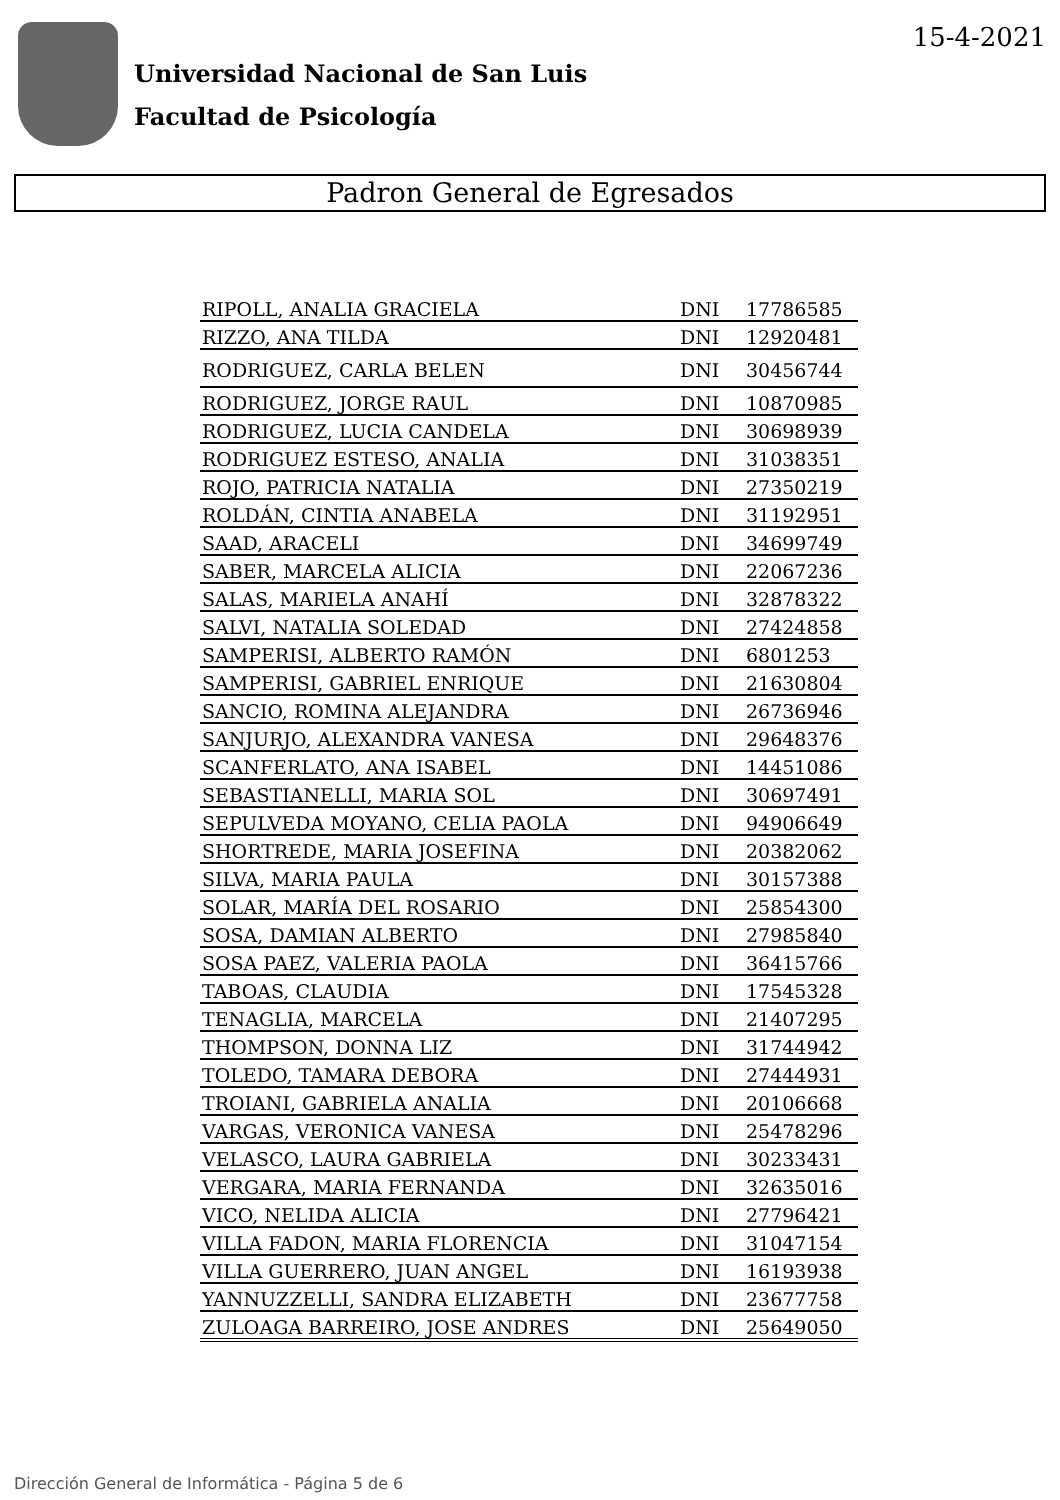Universidad Nacional de San Luis
Facultad de Psicología
15-4-2021
Padron General de Egresados
| RIPOLL, ANALIA GRACIELA | DNI | 17786585 |
| RIZZO, ANA TILDA | DNI | 12920481 |
| RODRIGUEZ, CARLA BELEN | DNI | 30456744 |
| RODRIGUEZ, JORGE RAUL | DNI | 10870985 |
| RODRIGUEZ, LUCIA CANDELA | DNI | 30698939 |
| RODRIGUEZ ESTESO, ANALIA | DNI | 31038351 |
| ROJO, PATRICIA NATALIA | DNI | 27350219 |
| ROLDÁN, CINTIA ANABELA | DNI | 31192951 |
| SAAD, ARACELI | DNI | 34699749 |
| SABER, MARCELA ALICIA | DNI | 22067236 |
| SALAS, MARIELA ANAHÍ | DNI | 32878322 |
| SALVI, NATALIA SOLEDAD | DNI | 27424858 |
| SAMPERISI, ALBERTO RAMÓN | DNI | 6801253 |
| SAMPERISI, GABRIEL ENRIQUE | DNI | 21630804 |
| SANCIO, ROMINA ALEJANDRA | DNI | 26736946 |
| SANJURJO, ALEXANDRA VANESA | DNI | 29648376 |
| SCANFERLATO, ANA ISABEL | DNI | 14451086 |
| SEBASTIANELLI, MARIA SOL | DNI | 30697491 |
| SEPULVEDA MOYANO, CELIA PAOLA | DNI | 94906649 |
| SHORTREDE, MARIA JOSEFINA | DNI | 20382062 |
| SILVA, MARIA PAULA | DNI | 30157388 |
| SOLAR, MARÍA DEL ROSARIO | DNI | 25854300 |
| SOSA, DAMIAN ALBERTO | DNI | 27985840 |
| SOSA PAEZ, VALERIA PAOLA | DNI | 36415766 |
| TABOAS, CLAUDIA | DNI | 17545328 |
| TENAGLIA, MARCELA | DNI | 21407295 |
| THOMPSON, DONNA LIZ | DNI | 31744942 |
| TOLEDO, TAMARA DEBORA | DNI | 27444931 |
| TROIANI, GABRIELA ANALIA | DNI | 20106668 |
| VARGAS, VERONICA VANESA | DNI | 25478296 |
| VELASCO, LAURA GABRIELA | DNI | 30233431 |
| VERGARA, MARIA FERNANDA | DNI | 32635016 |
| VICO, NELIDA ALICIA | DNI | 27796421 |
| VILLA FADON, MARIA FLORENCIA | DNI | 31047154 |
| VILLA GUERRERO, JUAN ANGEL | DNI | 16193938 |
| YANNUZZELLI, SANDRA ELIZABETH | DNI | 23677758 |
| ZULOAGA BARREIRO, JOSE ANDRES | DNI | 25649050 |
Dirección General de Informática - Página 5 de 6